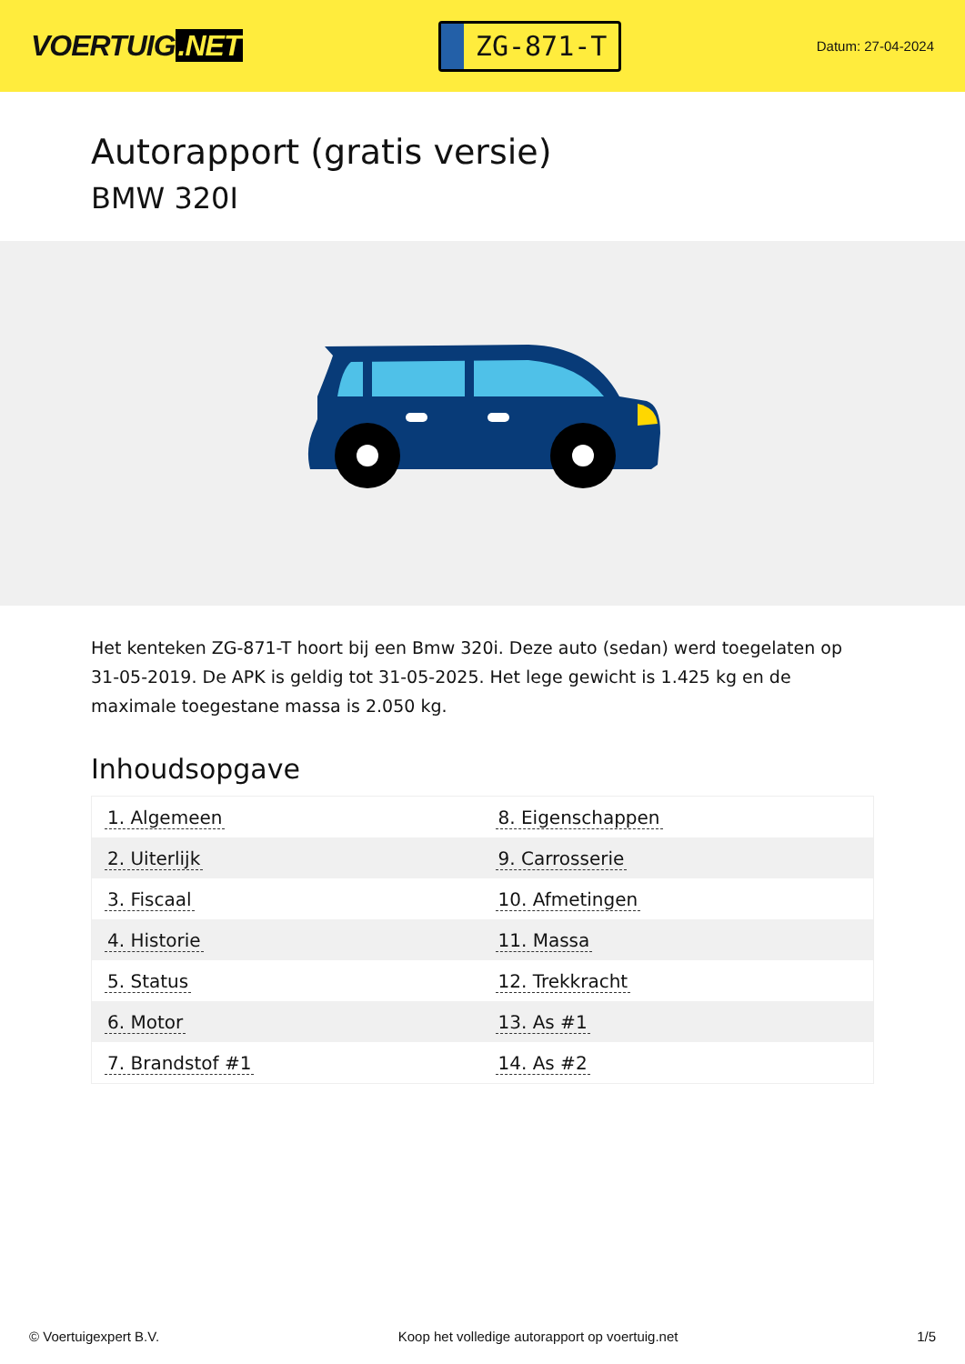VOERTUIG.NET
ZG-871-T
Datum: 27-04-2024
Autorapport (gratis versie)
BMW 320I
Het kenteken ZG-871-T hoort bij een Bmw 320i. Deze auto (sedan) werd toegelaten op 31-05-2019. De APK is geldig tot 31-05-2025. Het lege gewicht is 1.425 kg en de maximale toegestane massa is 2.050 kg.
Inhoudsopgave
| 1. Algemeen | 8. Eigenschappen |
| 2. Uiterlijk | 9. Carrosserie |
| 3. Fiscaal | 10. Afmetingen |
| 4. Historie | 11. Massa |
| 5. Status | 12. Trekkracht |
| 6. Motor | 13. As #1 |
| 7. Brandstof #1 | 14. As #2 |
© Voertuigexpert B.V. Koop het volledige autorapport op voertuig.net 1/5